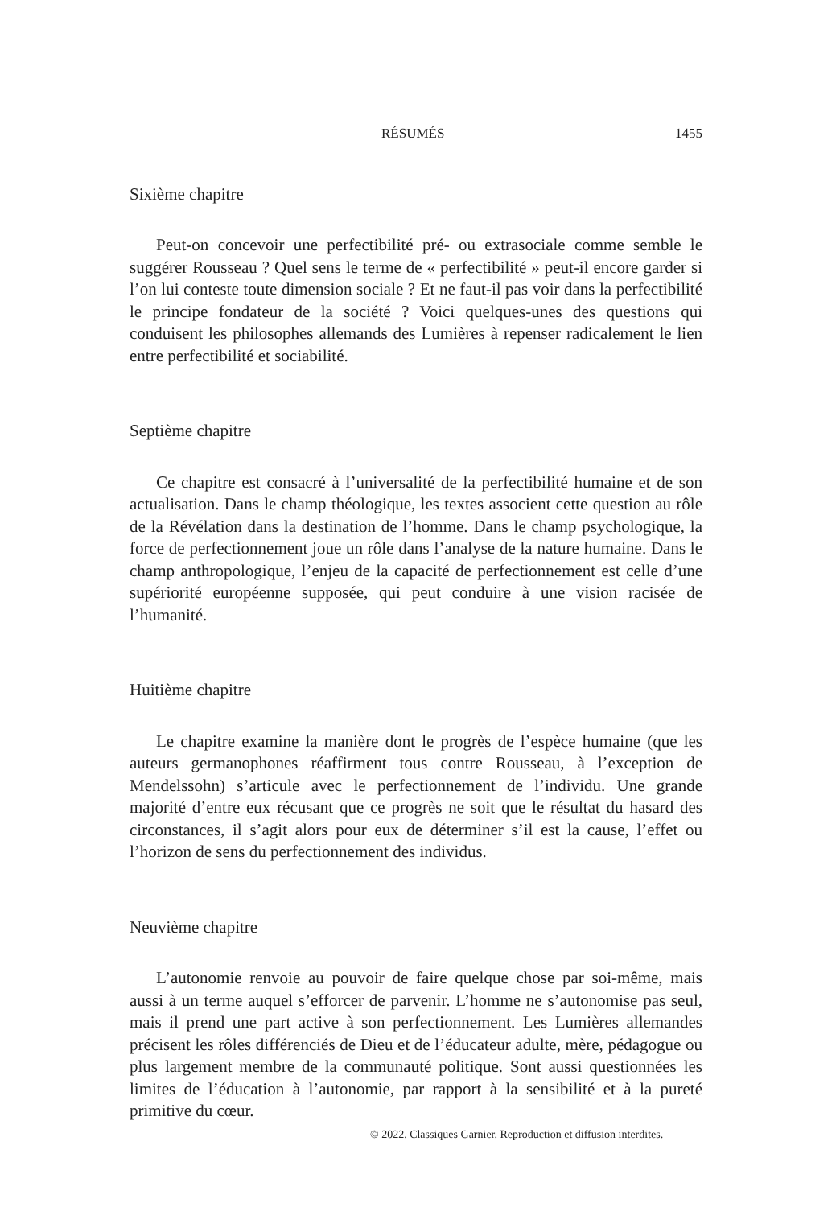RÉSUMÉS 1455
Sixième chapitre
Peut-on concevoir une perfectibilité pré- ou extrasociale comme semble le suggérer Rousseau ? Quel sens le terme de « perfectibilité » peut-il encore garder si l’on lui conteste toute dimension sociale ? Et ne faut-il pas voir dans la perfectibilité le principe fondateur de la société ? Voici quelques-unes des questions qui conduisent les philosophes allemands des Lumières à repenser radicalement le lien entre perfectibilité et sociabilité.
Septième chapitre
Ce chapitre est consacré à l’universalité de la perfectibilité humaine et de son actualisation. Dans le champ théologique, les textes associent cette question au rôle de la Révélation dans la destination de l’homme. Dans le champ psychologique, la force de perfectionnement joue un rôle dans l’analyse de la nature humaine. Dans le champ anthropologique, l’enjeu de la capacité de perfectionnement est celle d’une supériorité européenne supposée, qui peut conduire à une vision racisée de l’humanité.
Huitième chapitre
Le chapitre examine la manière dont le progrès de l’espèce humaine (que les auteurs germanophones réaffirment tous contre Rousseau, à l’exception de Mendelssohn) s’articule avec le perfectionnement de l’individu. Une grande majorité d’entre eux récusant que ce progrès ne soit que le résultat du hasard des circonstances, il s’agit alors pour eux de déterminer s’il est la cause, l’effet ou l’horizon de sens du perfectionnement des individus.
Neuvième chapitre
L’autonomie renvoie au pouvoir de faire quelque chose par soi-même, mais aussi à un terme auquel s’efforcer de parvenir. L’homme ne s’autonomise pas seul, mais il prend une part active à son perfectionnement. Les Lumières allemandes précisent les rôles différenciés de Dieu et de l’éducateur adulte, mère, pédagogue ou plus largement membre de la communauté politique. Sont aussi questionnées les limites de l’éducation à l’autonomie, par rapport à la sensibilité et à la pureté primitive du cœur.
© 2022. Classiques Garnier. Reproduction et diffusion interdites.